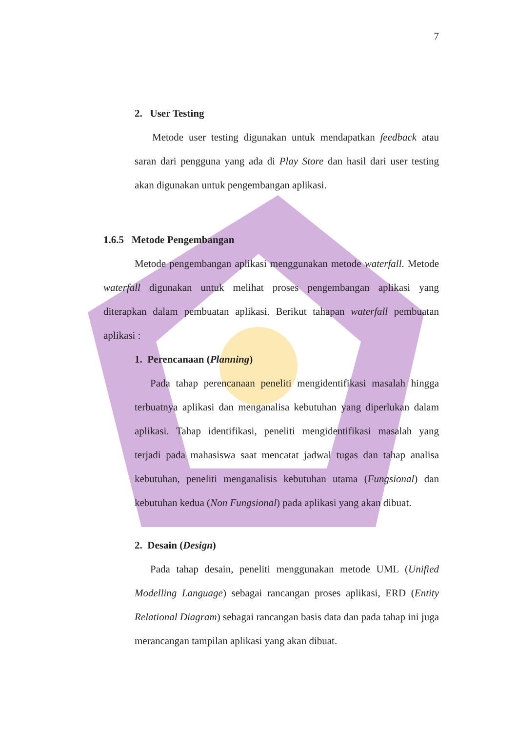7
2. User Testing
Metode user testing digunakan untuk mendapatkan feedback atau saran dari pengguna yang ada di Play Store dan hasil dari user testing akan digunakan untuk pengembangan aplikasi.
1.6.5 Metode Pengembangan
Metode pengembangan aplikasi menggunakan metode waterfall. Metode waterfall digunakan untuk melihat proses pengembangan aplikasi yang diterapkan dalam pembuatan aplikasi. Berikut tahapan waterfall pembuatan aplikasi :
1. Perencanaan (Planning)
Pada tahap perencanaan peneliti mengidentifikasi masalah hingga terbuatnya aplikasi dan menganalisa kebutuhan yang diperlukan dalam aplikasi. Tahap identifikasi, peneliti mengidentifikasi masalah yang terjadi pada mahasiswa saat mencatat jadwal tugas dan tahap analisa kebutuhan, peneliti menganalisis kebutuhan utama (Fungsional) dan kebutuhan kedua (Non Fungsional) pada aplikasi yang akan dibuat.
2. Desain (Design)
Pada tahap desain, peneliti menggunakan metode UML (Unified Modelling Language) sebagai rancangan proses aplikasi, ERD (Entity Relational Diagram) sebagai rancangan basis data dan pada tahap ini juga merancangan tampilan aplikasi yang akan dibuat.